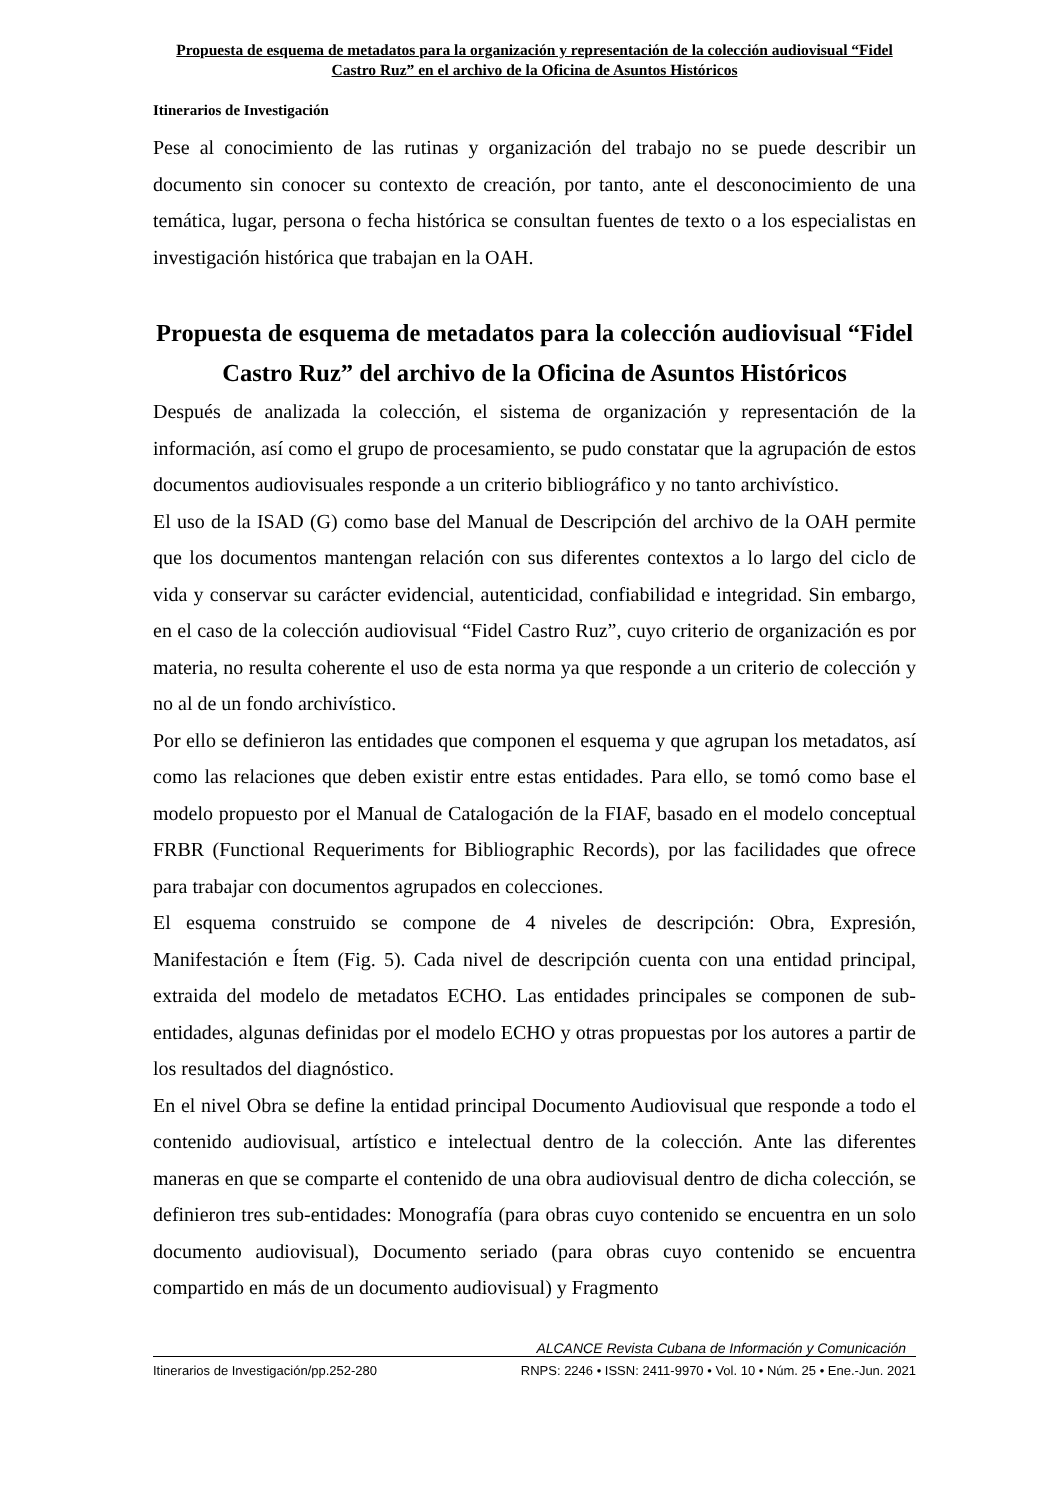Propuesta de esquema de metadatos para la organización y representación de la colección audiovisual “Fidel Castro Ruz” en el archivo de la Oficina de Asuntos Históricos
Itinerarios de Investigación
Pese al conocimiento de las rutinas y organización del trabajo no se puede describir un documento sin conocer su contexto de creación, por tanto, ante el desconocimiento de una temática, lugar, persona o fecha histórica se consultan fuentes de texto o a los especialistas en investigación histórica que trabajan en la OAH.
Propuesta de esquema de metadatos para la colección audiovisual “Fidel Castro Ruz” del archivo de la Oficina de Asuntos Históricos
Después de analizada la colección, el sistema de organización y representación de la información, así como el grupo de procesamiento, se pudo constatar que la agrupación de estos documentos audiovisuales responde a un criterio bibliográfico y no tanto archivístico.
El uso de la ISAD (G) como base del Manual de Descripción del archivo de la OAH permite que los documentos mantengan relación con sus diferentes contextos a lo largo del ciclo de vida y conservar su carácter evidencial, autenticidad, confiabilidad e integridad. Sin embargo, en el caso de la colección audiovisual “Fidel Castro Ruz”, cuyo criterio de organización es por materia, no resulta coherente el uso de esta norma ya que responde a un criterio de colección y no al de un fondo archivístico.
Por ello se definieron las entidades que componen el esquema y que agrupan los metadatos, así como las relaciones que deben existir entre estas entidades. Para ello, se tomó como base el modelo propuesto por el Manual de Catalogación de la FIAF, basado en el modelo conceptual FRBR (Functional Requeriments for Bibliographic Records), por las facilidades que ofrece para trabajar con documentos agrupados en colecciones.
El esquema construido se compone de 4 niveles de descripción: Obra, Expresión, Manifestación e Ítem (Fig. 5). Cada nivel de descripción cuenta con una entidad principal, extraida del modelo de metadatos ECHO. Las entidades principales se componen de sub-entidades, algunas definidas por el modelo ECHO y otras propuestas por los autores a partir de los resultados del diagnóstico.
En el nivel Obra se define la entidad principal Documento Audiovisual que responde a todo el contenido audiovisual, artístico e intelectual dentro de la colección. Ante las diferentes maneras en que se comparte el contenido de una obra audiovisual dentro de dicha colección, se definieron tres sub-entidades: Monografía (para obras cuyo contenido se encuentra en un solo documento audiovisual), Documento seriado (para obras cuyo contenido se encuentra compartido en más de un documento audiovisual) y Fragmento
ALCANCE Revista Cubana de Información y Comunicación
Itinerarios de Investigación/pp.252-280 RNPS: 2246 • ISSN: 2411-9970 • Vol. 10 • Núm. 25 • Ene.-Jun. 2021